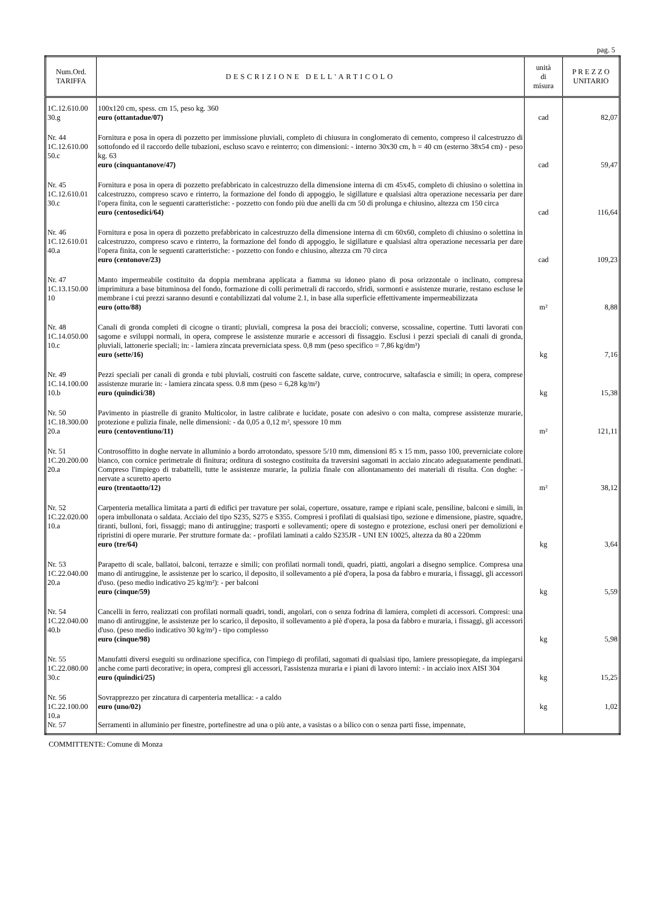pag. 5
| Num.Ord. TARIFFA | DESCRIZIONE DELL'ARTICOLO | unità di misura | P R E Z Z O UNITARIO |
| --- | --- | --- | --- |
| 1C.12.610.00 30.g | 100x120 cm, spess. cm 15, peso kg. 360 euro (ottantadue/07) | cad | 82,07 |
| Nr. 44 1C.12.610.00 50.c | Fornitura e posa in opera di pozzetto per immissione pluviali, completo di chiusura in conglomerato di cemento, compreso il calcestruzzo di sottofondo ed il raccordo delle tubazioni, escluso scavo e reinterro; con dimensioni: - interno 30x30 cm, h = 40 cm (esterno 38x54 cm) - peso kg. 63 euro (cinquantanove/47) | cad | 59,47 |
| Nr. 45 1C.12.610.01 30.c | Fornitura e posa in opera di pozzetto prefabbricato in calcestruzzo della dimensione interna di cm 45x45, completo di chiusino o solettina in calcestruzzo, compreso scavo e rinterro, la formazione del fondo di appoggio, le sigillature e qualsiasi altra operazione necessaria per dare l'opera finita, con le seguenti caratteristiche: - pozzetto con fondo più due anelli da cm 50 di prolunga e chiusino, altezza cm 150 circa euro (centosedici/64) | cad | 116,64 |
| Nr. 46 1C.12.610.01 40.a | Fornitura e posa in opera di pozzetto prefabbricato in calcestruzzo della dimensione interna di cm 60x60, completo di chiusino o solettina in calcestruzzo, compreso scavo e rinterro, la formazione del fondo di appoggio, le sigillature e qualsiasi altra operazione necessaria per dare l'opera finita, con le seguenti caratteristiche: - pozzetto con fondo e chiusino, altezza cm 70 circa euro (centonove/23) | cad | 109,23 |
| Nr. 47 1C.13.150.00 10 | Manto impermeabile costituito da doppia membrana applicata a fiamma su idoneo piano di posa orizzontale o inclinato, compresa imprimitura a base bituminosa del fondo, formazione di colli perimetrali di raccordo, sfridi, sormonti e assistenze murarie, restano escluse le membrane i cui prezzi saranno desunti e contabilizzati dal volume 2.1, in base alla superficie effettivamente impermeabilizzata euro (otto/88) | m² | 8,88 |
| Nr. 48 1C.14.050.00 10.c | Canali di gronda completi di cicogne o tiranti; pluviali, compresa la posa dei braccioli; converse, scossaline, copertine. Tutti lavorati con sagome e sviluppi normali, in opera, comprese le assistenze murarie e accessori di fissaggio. Esclusi i pezzi speciali di canali di gronda, pluviali, lattonerie speciali; in: - lamiera zincata preverniciata spess. 0,8 mm (peso specifico = 7,86 kg/dm³) euro (sette/16) | kg | 7,16 |
| Nr. 49 1C.14.100.00 10.b | Pezzi speciali per canali di gronda e tubi pluviali, costruiti con fascette saldate, curve, controcurve, saltafascia e simili; in opera, comprese assistenze murarie in: - lamiera zincata spess. 0.8 mm (peso = 6,28 kg/m²) euro (quindici/38) | kg | 15,38 |
| Nr. 50 1C.18.300.00 20.a | Pavimento in piastrelle di granito Multicolor, in lastre calibrate e lucidate, posate con adesivo o con malta, comprese assistenze murarie, protezione e pulizia finale, nelle dimensioni: - da 0,05 a 0,12 m², spessore 10 mm euro (centoventiuno/11) | m² | 121,11 |
| Nr. 51 1C.20.200.00 20.a | Controsoffitto in doghe nervate in alluminio a bordo arrotondato, spessore 5/10 mm, dimensioni 85 x 15 mm, passo 100, preverniciate colore bianco, con cornice perimetrale di finitura; orditura di sostegno costituita da traversini sagomati in acciaio zincato adeguatamente pendinati. Compreso l'impiego di trabattelli, tutte le assistenze murarie, la pulizia finale con allontanamento dei materiali di risulta. Con doghe: - nervate a scuretto aperto euro (trentaotto/12) | m² | 38,12 |
| Nr. 52 1C.22.020.00 10.a | Carpenteria metallica limitata a parti di edifici per travature per solai, coperture, ossature, rampe e ripiani scale, pensiline, balconi e simili, in opera imbullonata o saldata. Acciaio del tipo S235, S275 e S355. Compresi i profilati di qualsiasi tipo, sezione e dimensione, piastre, squadre, tiranti, bulloni, fori, fissaggi; mano di antiruggine; trasporti e sollevamenti; opere di sostegno e protezione, esclusi oneri per demolizioni e ripristini di opere murarie. Per strutture formate da: - profilati laminati a caldo S235JR - UNI EN 10025, altezza da 80 a 220mm euro (tre/64) | kg | 3,64 |
| Nr. 53 1C.22.040.00 20.a | Parapetto di scale, ballatoi, balconi, terrazze e simili; con profilati normali tondi, quadri, piatti, angolari a disegno semplice. Compresa una mano di antiruggine, le assistenze per lo scarico, il deposito, il sollevamento a piè d'opera, la posa da fabbro e muraria, i fissaggi, gli accessori d'uso. (peso medio indicativo 25 kg/m²): - per balconi euro (cinque/59) | kg | 5,59 |
| Nr. 54 1C.22.040.00 40.b | Cancelli in ferro, realizzati con profilati normali quadri, tondi, angolari, con o senza fodrina di lamiera, completi di accessori. Compresi: una mano di antiruggine, le assistenze per lo scarico, il deposito, il sollevamento a piè d'opera, la posa da fabbro e muraria, i fissaggi, gli accessori d'uso. (peso medio indicativo 30 kg/m²) - tipo complesso euro (cinque/98) | kg | 5,98 |
| Nr. 55 1C.22.080.00 30.c | Manufatti diversi eseguiti su ordinazione specifica, con l'impiego di profilati, sagomati di qualsiasi tipo, lamiere pressopiegate, da impiegarsi anche come parti decorative; in opera, compresi gli accessori, l'assistenza muraria e i piani di lavoro interni: - in acciaio inox AISI 304 euro (quindici/25) | kg | 15,25 |
| Nr. 56 1C.22.100.00 10.a | Sovrapprezzo per zincatura di carpenteria metallica: - a caldo euro (uno/02) | kg | 1,02 |
| Nr. 57 | Serramenti in alluminio per finestre, portefinestre ad una o più ante, a vasistas o a bilico con o senza parti fisse, impennate, | | |
COMMITTENTE: Comune di Monza